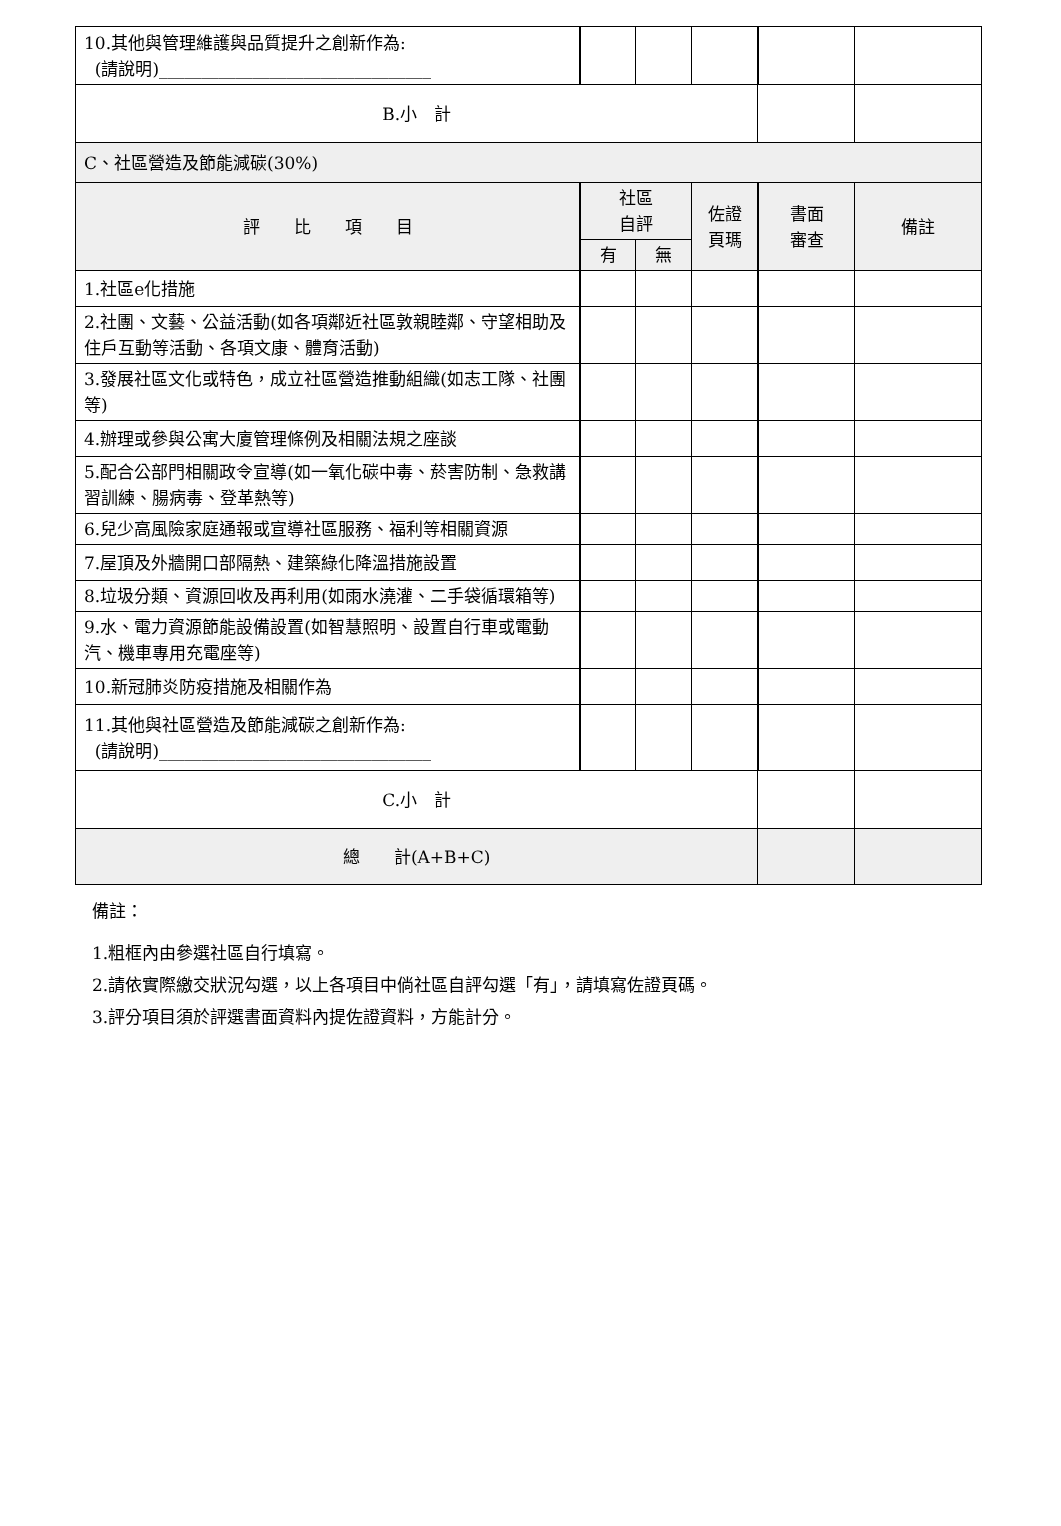| 10.其他與管理維護與品質提升之創新作為: (請說明)________________________________ | | | | | |
| B.小 計 | | | | | |
| C、社區營造及節能減碳(30%) | | | | | |
| 評 比 項 目 | 社區 自評 | | 佐證 頁瑪 | 書面 審查 | 備註 |
| | 有 | 無 | | | |
| 1.社區e化措施 | | | | | |
| 2.社團、文藝、公益活動(如各項鄰近社區敦親睦鄰、守望相助及住戶互動等活動、各項文康、體育活動) | | | | | |
| 3.發展社區文化或特色，成立社區營造推動組織(如志工隊、社團等) | | | | | |
| 4.辦理或參與公寓大廈管理條例及相關法規之座談 | | | | | |
| 5.配合公部門相關政令宣導(如一氧化碳中毒、菸害防制、急救講習訓練、腸病毒、登革熱等) | | | | | |
| 6.兒少高風險家庭通報或宣導社區服務、福利等相關資源 | | | | | |
| 7.屋頂及外牆開口部隔熱、建築綠化降溫措施設置 | | | | | |
| 8.垃圾分類、資源回收及再利用(如雨水澆灌、二手袋循環箱等) | | | | | |
| 9.水、電力資源節能設備設置(如智慧照明、設置自行車或電動汽、機車專用充電座等) | | | | | |
| 10.新冠肺炎防疫措施及相關作為 | | | | | |
| 11.其他與社區營造及節能減碳之創新作為: (請說明)________________________________ | | | | | |
| C.小 計 | | | | | |
| 總 計(A+B+C) | | | | | |
備註：
1.粗框內由參選社區自行填寫。
2.請依實際繳交狀況勾選，以上各項目中倘社區自評勾選「有」，請填寫佐證頁碼。
3.評分項目須於評選書面資料內提佐證資料，方能計分。